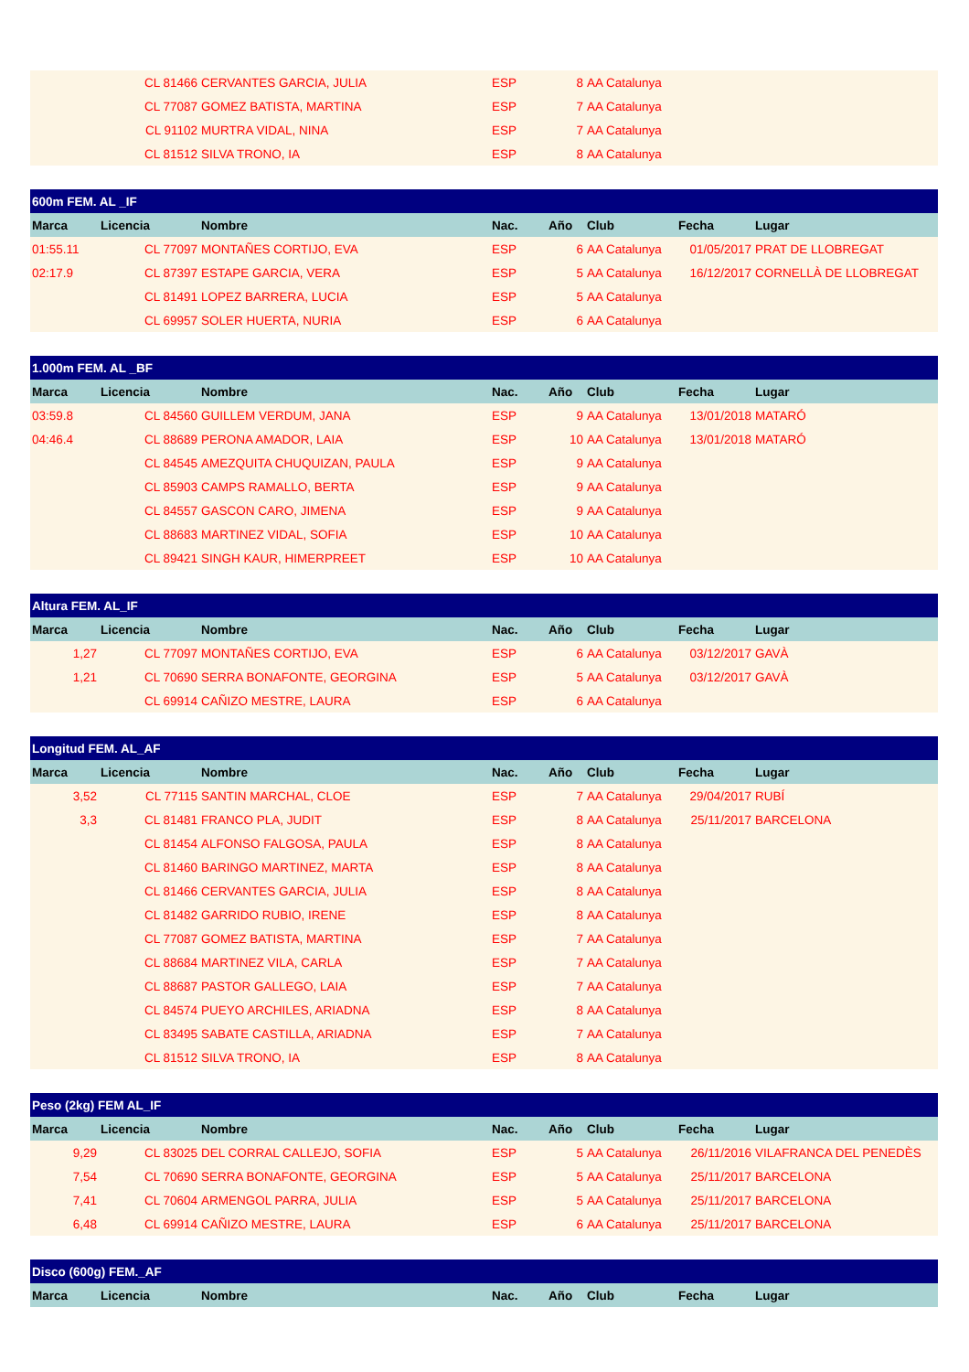| | CL 81466 | CERVANTES GARCIA, JULIA | ESP | 8 | AA Catalunya | | |
| | CL 77087 | GOMEZ BATISTA, MARTINA | ESP | 7 | AA Catalunya | | |
| | CL 91102 | MURTRA VIDAL, NINA | ESP | 7 | AA Catalunya | | |
| | CL 81512 | SILVA TRONO, IA | ESP | 8 | AA Catalunya | | |
| 600m FEM. AL _IF | | | | | | | |
| --- | --- | --- | --- | --- | --- | --- | --- |
| Marca | Licencia | Nombre | Nac. | Año | Club | Fecha | Lugar |
| 01:55.11 | CL 77097 | MONTAÑES CORTIJO, EVA | ESP | 6 | AA Catalunya | 01/05/2017 | PRAT DE LLOBREGAT |
| 02:17.9 | CL 87397 | ESTAPE GARCIA, VERA | ESP | 5 | AA Catalunya | 16/12/2017 | CORNELLÀ DE LLOBREGAT |
| | CL 81491 | LOPEZ BARRERA, LUCIA | ESP | 5 | AA Catalunya | | |
| | CL 69957 | SOLER HUERTA, NURIA | ESP | 6 | AA Catalunya | | |
| 1.000m FEM. AL _BF | | | | | | | |
| --- | --- | --- | --- | --- | --- | --- | --- |
| Marca | Licencia | Nombre | Nac. | Año | Club | Fecha | Lugar |
| 03:59.8 | CL 84560 | GUILLEM VERDUM, JANA | ESP | 9 | AA Catalunya | 13/01/2018 | MATARÓ |
| 04:46.4 | CL 88689 | PERONA AMADOR, LAIA | ESP | 10 | AA Catalunya | 13/01/2018 | MATARÓ |
| | CL 84545 | AMEZQUITA CHUQUIZAN, PAULA | ESP | 9 | AA Catalunya | | |
| | CL 85903 | CAMPS RAMALLO, BERTA | ESP | 9 | AA Catalunya | | |
| | CL 84557 | GASCON CARO, JIMENA | ESP | 9 | AA Catalunya | | |
| | CL 88683 | MARTINEZ VIDAL, SOFIA | ESP | 10 | AA Catalunya | | |
| | CL 89421 | SINGH KAUR, HIMERPREET | ESP | 10 | AA Catalunya | | |
| Altura FEM. AL_IF | | | | | | | |
| --- | --- | --- | --- | --- | --- | --- | --- |
| Marca | Licencia | Nombre | Nac. | Año | Club | Fecha | Lugar |
| 1,27 | CL 77097 | MONTAÑES CORTIJO, EVA | ESP | 6 | AA Catalunya | 03/12/2017 | GAVÀ |
| 1,21 | CL 70690 | SERRA BONAFONTE, GEORGINA | ESP | 5 | AA Catalunya | 03/12/2017 | GAVÀ |
| | CL 69914 | CAÑIZO MESTRE, LAURA | ESP | 6 | AA Catalunya | | |
| Longitud FEM. AL_AF | | | | | | | |
| --- | --- | --- | --- | --- | --- | --- | --- |
| Marca | Licencia | Nombre | Nac. | Año | Club | Fecha | Lugar |
| 3,52 | CL 77115 | SANTIN MARCHAL, CLOE | ESP | 7 | AA Catalunya | 29/04/2017 | RUBÍ |
| 3,3 | CL 81481 | FRANCO PLA, JUDIT | ESP | 8 | AA Catalunya | 25/11/2017 | BARCELONA |
| | CL 81454 | ALFONSO FALGOSA, PAULA | ESP | 8 | AA Catalunya | | |
| | CL 81460 | BARINGO MARTINEZ, MARTA | ESP | 8 | AA Catalunya | | |
| | CL 81466 | CERVANTES GARCIA, JULIA | ESP | 8 | AA Catalunya | | |
| | CL 81482 | GARRIDO RUBIO, IRENE | ESP | 8 | AA Catalunya | | |
| | CL 77087 | GOMEZ BATISTA, MARTINA | ESP | 7 | AA Catalunya | | |
| | CL 88684 | MARTINEZ VILA, CARLA | ESP | 7 | AA Catalunya | | |
| | CL 88687 | PASTOR GALLEGO, LAIA | ESP | 7 | AA Catalunya | | |
| | CL 84574 | PUEYO ARCHILES, ARIADNA | ESP | 8 | AA Catalunya | | |
| | CL 83495 | SABATE CASTILLA, ARIADNA | ESP | 7 | AA Catalunya | | |
| | CL 81512 | SILVA TRONO, IA | ESP | 8 | AA Catalunya | | |
| Peso (2kg) FEM AL_IF | | | | | | | |
| --- | --- | --- | --- | --- | --- | --- | --- |
| Marca | Licencia | Nombre | Nac. | Año | Club | Fecha | Lugar |
| 9,29 | CL 83025 | DEL CORRAL CALLEJO, SOFIA | ESP | 5 | AA Catalunya | 26/11/2016 | VILAFRANCA DEL PENEDÈS |
| 7,54 | CL 70690 | SERRA BONAFONTE, GEORGINA | ESP | 5 | AA Catalunya | 25/11/2017 | BARCELONA |
| 7,41 | CL 70604 | ARMENGOL PARRA, JULIA | ESP | 5 | AA Catalunya | 25/11/2017 | BARCELONA |
| 6,48 | CL 69914 | CAÑIZO MESTRE, LAURA | ESP | 6 | AA Catalunya | 25/11/2017 | BARCELONA |
| Disco (600g) FEM._AF | | | | | | | |
| --- | --- | --- | --- | --- | --- | --- | --- |
| Marca | Licencia | Nombre | Nac. | Año | Club | Fecha | Lugar |